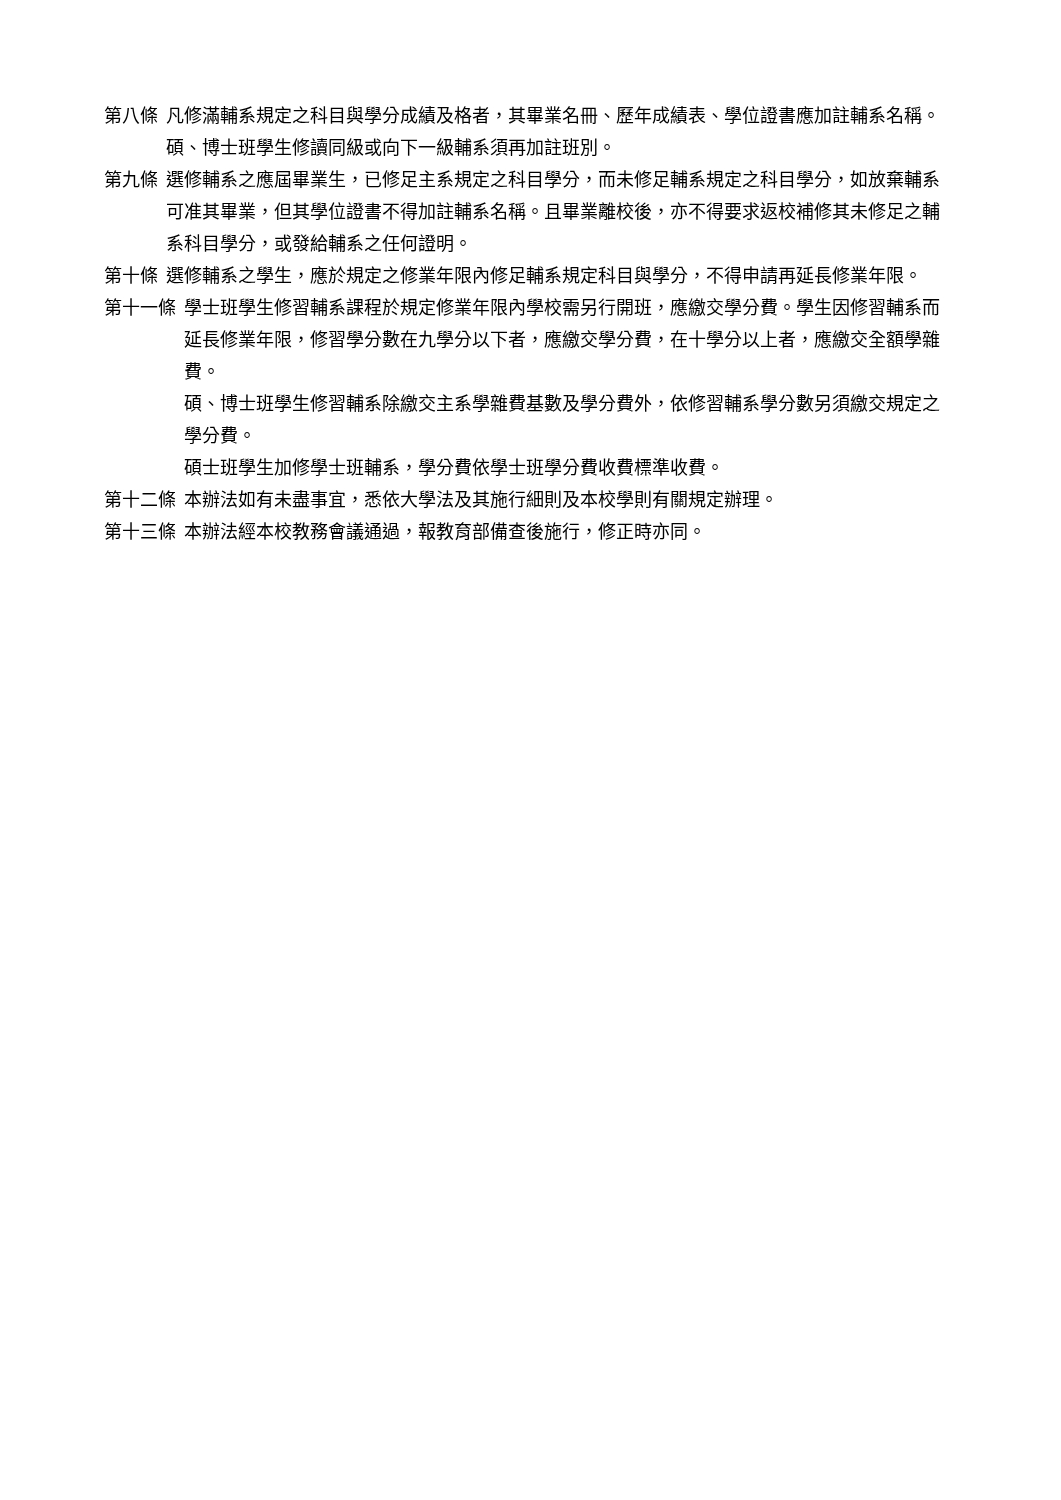第八條 凡修滿輔系規定之科目與學分成績及格者，其畢業名冊、歷年成績表、學位證書應加註輔系名稱。碩、博士班學生修讀同級或向下一級輔系須再加註班別。
第九條 選修輔系之應屆畢業生，已修足主系規定之科目學分，而未修足輔系規定之科目學分，如放棄輔系可准其畢業，但其學位證書不得加註輔系名稱。且畢業離校後，亦不得要求返校補修其未修足之輔系科目學分，或發給輔系之任何證明。
第十條 選修輔系之學生，應於規定之修業年限內修足輔系規定科目與學分，不得申請再延長修業年限。
第十一條 學士班學生修習輔系課程於規定修業年限內學校需另行開班，應繳交學分費。學生因修習輔系而延長修業年限，修習學分數在九學分以下者，應繳交學分費，在十學分以上者，應繳交全額學雜費。
碩、博士班學生修習輔系除繳交主系學雜費基數及學分費外，依修習輔系學分數另須繳交規定之學分費。
碩士班學生加修學士班輔系，學分費依學士班學分費收費標準收費。
第十二條 本辦法如有未盡事宜，悉依大學法及其施行細則及本校學則有關規定辦理。
第十三條 本辦法經本校教務會議通過，報教育部備查後施行，修正時亦同。